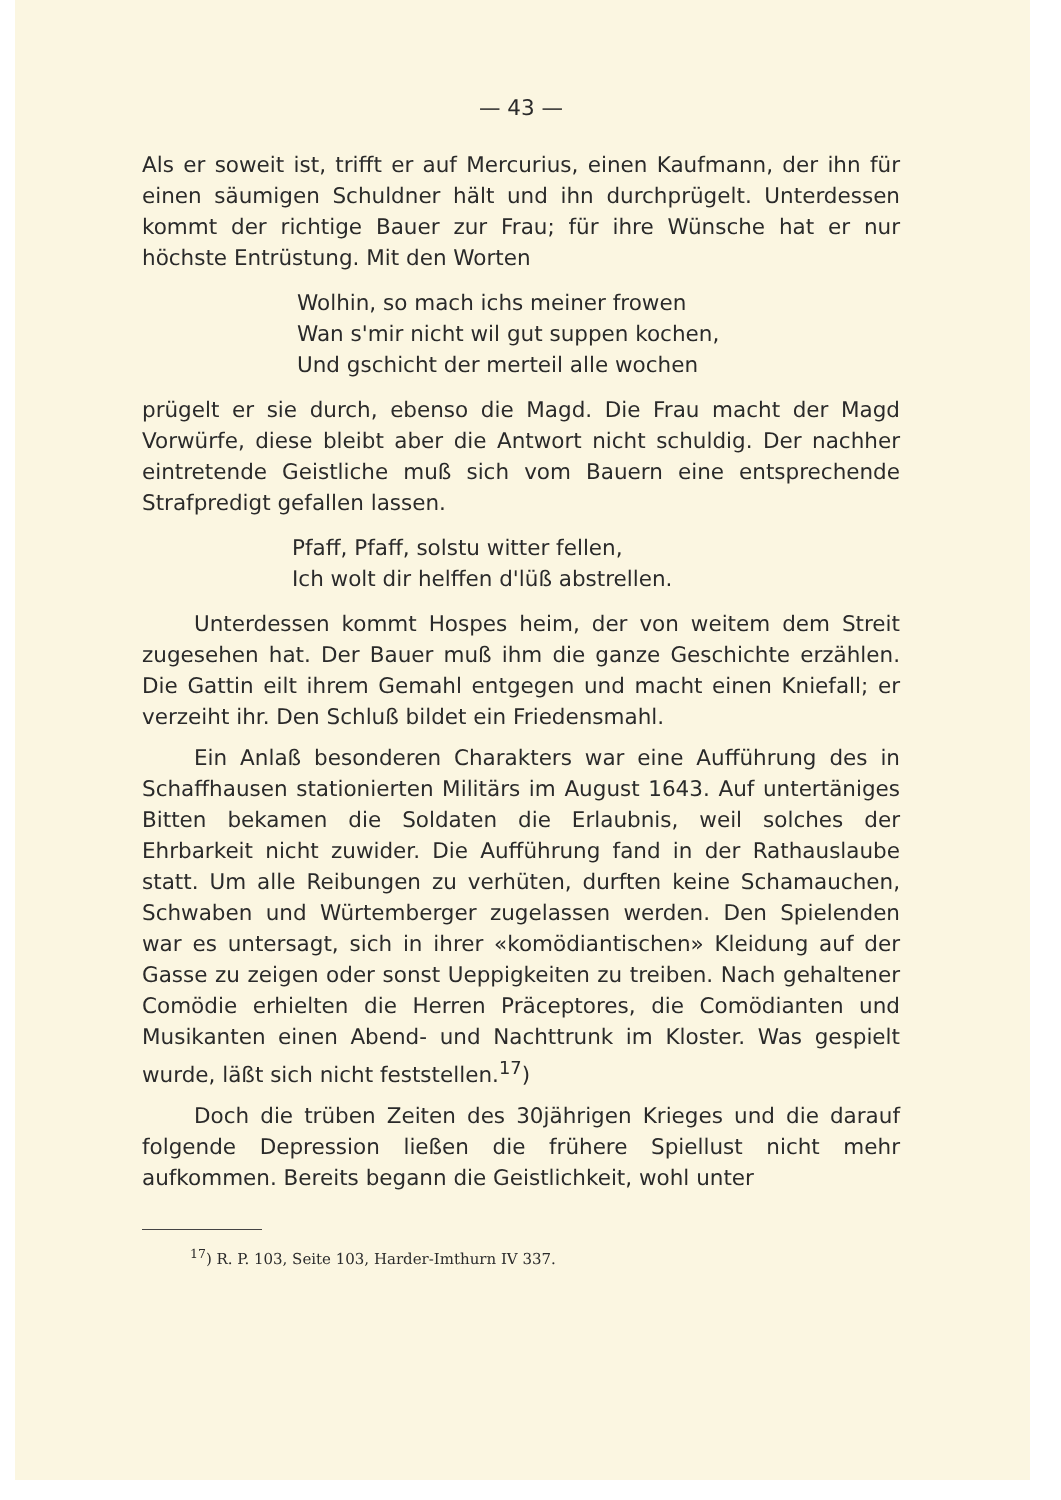— 43 —
Als er soweit ist, trifft er auf Mercurius, einen Kaufmann, der ihn für einen säumigen Schuldner hält und ihn durchprügelt. Unterdessen kommt der richtige Bauer zur Frau; für ihre Wünsche hat er nur höchste Entrüstung. Mit den Worten
Wolhin, so mach ichs meiner frowen
Wan s'mir nicht wil gut suppen kochen,
Und gschicht der merteil alle wochen
prügelt er sie durch, ebenso die Magd. Die Frau macht der Magd Vorwürfe, diese bleibt aber die Antwort nicht schuldig. Der nachher eintretende Geistliche muß sich vom Bauern eine entsprechende Strafpredigt gefallen lassen.
Pfaff, Pfaff, solstu witter fellen,
Ich wolt dir helffen d'lüß abstrellen.
Unterdessen kommt Hospes heim, der von weitem dem Streit zugesehen hat. Der Bauer muß ihm die ganze Geschichte erzählen. Die Gattin eilt ihrem Gemahl entgegen und macht einen Kniefall; er verzeiht ihr. Den Schluß bildet ein Friedensmahl.
Ein Anlaß besonderen Charakters war eine Aufführung des in Schaffhausen stationierten Militärs im August 1643. Auf untertäniges Bitten bekamen die Soldaten die Erlaubnis, weil solches der Ehrbarkeit nicht zuwider. Die Aufführung fand in der Rathauslaube statt. Um alle Reibungen zu verhüten, durften keine Schamauchen, Schwaben und Würtemberger zugelassen werden. Den Spielenden war es untersagt, sich in ihrer «komödiantischen» Kleidung auf der Gasse zu zeigen oder sonst Ueppigkeiten zu treiben. Nach gehaltener Comödie erhielten die Herren Präceptores, die Comödianten und Musikanten einen Abend- und Nachttrunk im Kloster. Was gespielt wurde, läßt sich nicht feststellen.<sup>17</sup>)
Doch die trüben Zeiten des 30jährigen Krieges und die darauf folgende Depression ließen die frühere Spiellust nicht mehr aufkommen. Bereits begann die Geistlichkeit, wohl unter
<sup>17</sup>) R. P. 103, Seite 103, Harder-Imthurn IV 337.